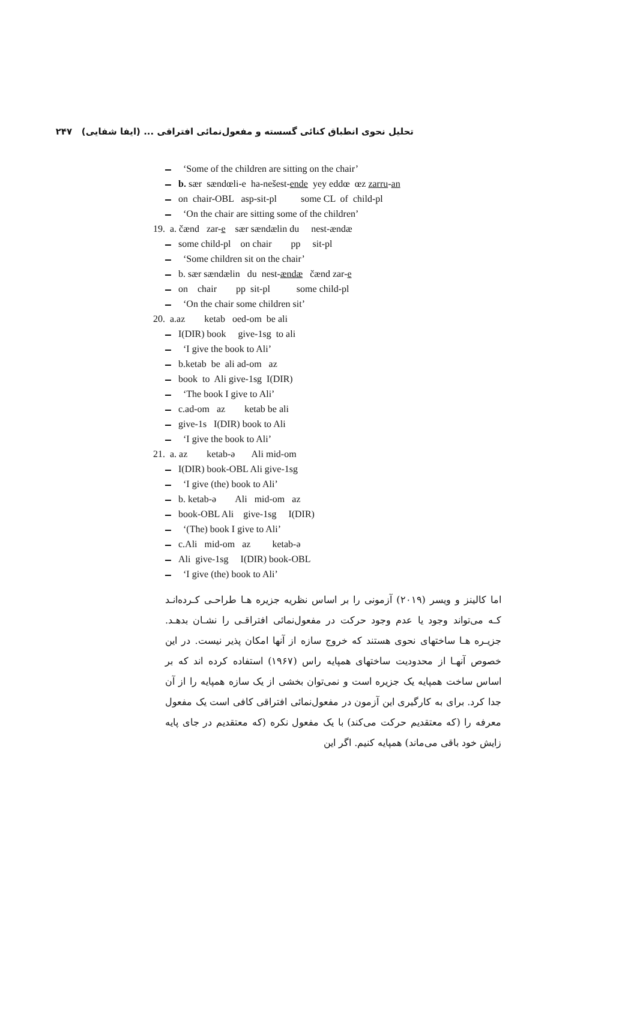تحلیل نحوی انطباق کنائی گسسته و مفعول‌نمائی افتراقی ... (ایفا شفایی) ۲۴۷
‘Some of the children are sitting on the chair’
b. sær sændœli-e ha-nešest-ende yey eddœ œz zarru-an
on chair-OBL asp-sit-pl some CL of child-pl
‘On the chair are sitting some of the children’
19. a. čænd zar-e sær sændælin du nest-ændæ
some child-pl on chair pp sit-pl
‘Some children sit on the chair’
b. sær sændælin du nest-ændæ čænd zar-e
on chair pp sit-pl some child-pl
‘On the chair some children sit’
20. a.az ketab oed-om be ali
I(DIR) book give-1sg to ali
‘I give the book to Ali’
b.ketab be ali ad-om az
book to Ali give-1sg I(DIR)
‘The book I give to Ali’
c.ad-om az ketab be ali
give-1s I(DIR) book to Ali
‘I give the book to Ali’
21. a. az ketab-ə Ali mid-om
I(DIR) book-OBL Ali give-1sg
‘I give (the) book to Ali’
b. ketab-ə Ali mid-om az
book-OBL Ali give-1sg I(DIR)
‘(The) book I give to Ali’
c.Ali mid-om az ketab-ə
Ali give-1sg I(DIR) book-OBL
‘I give (the) book to Ali’
اما کالینز و ویسر (۲۰۱۹) آزمونی را بر اساس نظریه جزیره هـا طراحـی کـرده‌انـد کـه می‌تواند وجود یا عدم وجود حرکت در مفعول‌نمائی افتراقـی را نشـان بدهـد. جزیـره هـا ساختهای نحوی هستند که خروج سازه از آنها امکان پذیر نیست. در این خصوص آنهـا از محدودیت ساختهای همپایه راس (۱۹۶۷) استفاده کرده اند که بر اساس ساخت همپایه یک جزیره است و نمی‌توان بخشی از یک سازه همپایه را از آن جدا کرد. برای به کارگیری این آزمون در مفعول‌نمائی افتراقی کافی است یک مفعول معرفه را (که معتقدیم حرکت می‌کند) با یک مفعول نکره (که معتقدیم در جای پایه زایش خود باقی می‌ماند) همپایه کنیم. اگر این